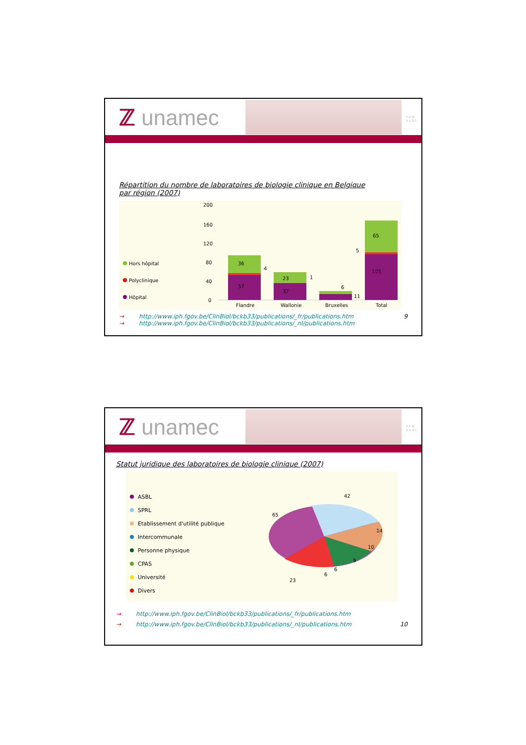ℤ unamec
v.z.w.
a.s.b.l.
Répartition du nombre de laboratoires de biologie clinique en Belgique
par région (2007)
Hors hôpital
Polyclinique
Hôpital
200
160
120
80
40
0
36
57
4
23
37
1
6
11
65
105
5
Flandre
Wallonie
Bruxelles
Total
9 → http://www.iph.fgov.be/ClinBiol/bckb33/publications/_fr/publications.htm
→ http://www.iph.fgov.be/ClinBiol/bckb33/publications/_nl/publications.htm
ℤ unamec
v.z.w.
a.s.b.l.
Statut juridique des laboratoires de biologie clinique (2007)
ASBL
SPRL
Etablissement d'utilité publique
Intercommunale
Personne physique
CPAS
Université
Divers
42
65
14
10
9
6
6
23
→ http://www.iph.fgov.be/ClinBiol/bckb33/publications/_fr/publications.htm
10 → http://www.iph.fgov.be/ClinBiol/bckb33/publications/_nl/publications.htm